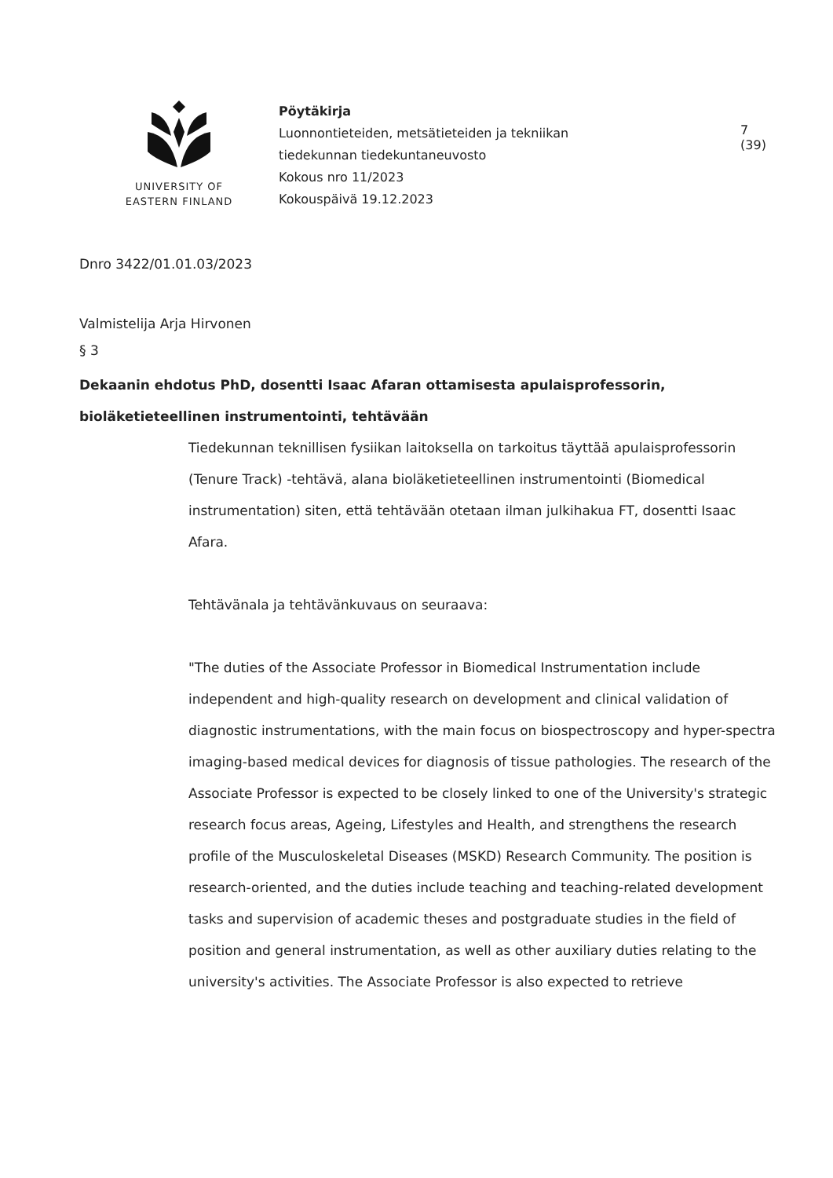UNIVERSITY OF
EASTERN FINLAND
Pöytäkirja
Luonnontieteiden, metsätieteiden ja tekniikan
tiedekunnan tiedekuntaneuvosto
Kokous nro 11/2023
Kokouspäivä 19.12.2023
7 (39)
Dnro 3422/01.01.03/2023
Valmistelija Arja Hirvonen
§ 3
Dekaanin ehdotus PhD, dosentti Isaac Afaran ottamisesta apulaisprofessorin, bioläketieteellinen instrumentointi, tehtävään
Tiedekunnan teknillisen fysiikan laitoksella on tarkoitus täyttää apulaisprofessorin (Tenure Track) -tehtävä, alana bioläketieteellinen instrumentointi (Biomedical instrumentation) siten, että tehtävään otetaan ilman julkihakua FT, dosentti Isaac Afara.
Tehtävänala ja tehtävänkuvaus on seuraava:
"The duties of the Associate Professor in Biomedical Instrumentation include independent and high-quality research on development and clinical validation of diagnostic instrumentations, with the main focus on biospectroscopy and hyper-spectra imaging-based medical devices for diagnosis of tissue pathologies. The research of the Associate Professor is expected to be closely linked to one of the University's strategic research focus areas, Ageing, Lifestyles and Health, and strengthens the research profile of the Musculoskeletal Diseases (MSKD) Research Community. The position is research-oriented, and the duties include teaching and teaching-related development tasks and supervision of academic theses and postgraduate studies in the field of position and general instrumentation, as well as other auxiliary duties relating to the university's activities. The Associate Professor is also expected to retrieve